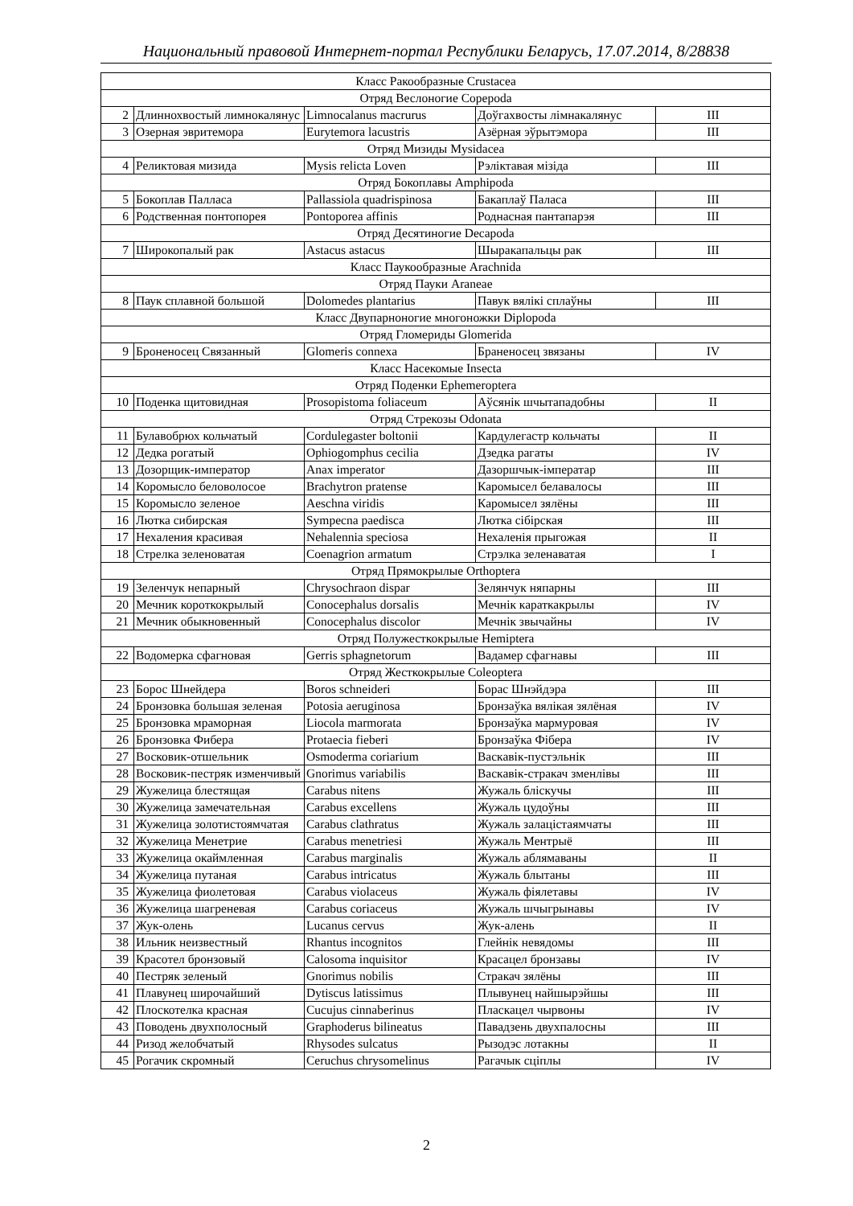Национальный правовой Интернет-портал Республики Беларусь, 17.07.2014, 8/28838
| Класс Ракообразные Crustacea | | | | |
| Отряд Веслоногие Copepoda | | | | |
| 2 | Длиннохвостый лимнокалянус | Limnocalanus macrurus | Доўгахвосты лімнакалянус | III |
| 3 | Озерная эвритемора | Eurytemora lacustris | Азёрная эўрытэмора | III |
| Отряд Мизиды Mysidacea | | | | |
| 4 | Реликтовая мизида | Mysis relicta Loven | Рэліктавая мізіда | III |
| Отряд Бокоплавы Amphipoda | | | | |
| 5 | Бокоплав Палласа | Pallassiola quadrispinosa | Бакаплаў Паласа | III |
| 6 | Родственная понтопорея | Pontoporea affinis | Роднасная пантапарэя | III |
| Отряд Десятиногие Decapoda | | | | |
| 7 | Широкопалый рак | Astacus astacus | Шыракапальцы рак | III |
| Класс Паукообразные Arachnida | | | | |
| Отряд Пауки Araneae | | | | |
| 8 | Паук сплавной большой | Dolomedes plantarius | Павук вялікі сплаўны | III |
| Класс Двупарноногие многоножки Diplopoda | | | | |
| Отряд Гломериды Glomerida | | | | |
| 9 | Броненосец Связанный | Glomeris connexa | Браненосец звязаны | IV |
| Класс Насекомые Insecta | | | | |
| Отряд Поденки Ephemeroptera | | | | |
| 10 | Поденка щитовидная | Prosopistoma foliaceum | Аўсянік шчытападобны | II |
| Отряд Стрекозы Odonata | | | | |
| 11 | Булавобрюх кольчатый | Cordulegaster boltonii | Кардулегастр кольчаты | II |
| 12 | Дедка рогатый | Ophiogomphus cecilia | Дзедка рагаты | IV |
| 13 | Дозорщик-император | Anax imperator | Дазоршчык-імператар | III |
| 14 | Коромысло беловолосое | Brachytron pratense | Каромысел белавалосы | III |
| 15 | Коромысло зеленое | Aeschna viridis | Каромысел зялёны | III |
| 16 | Лютка сибирская | Sympecna paedisca | Лютка сібірская | III |
| 17 | Нехаления красивая | Nehalennia speciosa | Нехаленія прыгожая | II |
| 18 | Стрелка зеленоватая | Coenagrion armatum | Стрэлка зеленаватая | I |
| Отряд Прямокрылые Orthoptera | | | | |
| 19 | Зеленчук непарный | Chrysochraon dispar | Зелянчук няпарны | III |
| 20 | Мечник короткокрылый | Conocephalus dorsalis | Мечнік караткакрылы | IV |
| 21 | Мечник обыкновенный | Conocephalus discolor | Мечнік звычайны | IV |
| Отряд Полужесткокрылые Hemiptera | | | | |
| 22 | Водомерка сфагновая | Gerris sphagnetorum | Вадамер сфагнавы | III |
| Отряд Жесткокрылые Coleoptera | | | | |
| 23 | Борос Шнейдера | Boros schneideri | Борас Шнэйдэра | III |
| 24 | Бронзовка большая зеленая | Potosia aeruginosa | Бронзаўка вялікая зялёная | IV |
| 25 | Бронзовка мраморная | Liocola marmorata | Бронзаўка мармуровая | IV |
| 26 | Бронзовка Фибера | Protaecia fieberi | Бронзаўка Фібера | IV |
| 27 | Восковик-отшельник | Osmoderma coriarium | Васкавік-пустэльнік | III |
| 28 | Восковик-пестряк изменчивый | Gnorimus variabilis | Васкавік-стракач зменлівы | III |
| 29 | Жужелица блестящая | Carabus nitens | Жужаль бліскучы | III |
| 30 | Жужелица замечательная | Carabus excellens | Жужаль цудоўны | III |
| 31 | Жужелица золотистоямчатая | Carabus clathratus | Жужаль залацістаямчаты | III |
| 32 | Жужелица Менетрие | Carabus menetriesi | Жужаль Ментрыё | III |
| 33 | Жужелица окаймленная | Carabus marginalis | Жужаль аблямаваны | II |
| 34 | Жужелица путаная | Carabus intricatus | Жужаль блытаны | III |
| 35 | Жужелица фиолетовая | Carabus violaceus | Жужаль фіялетавы | IV |
| 36 | Жужелица шагреневая | Carabus coriaceus | Жужаль шчыгрынавы | IV |
| 37 | Жук-олень | Lucanus cervus | Жук-алень | II |
| 38 | Ильник неизвестный | Rhantus incognitos | Глейнік невядомы | III |
| 39 | Красотел бронзовый | Calosoma inquisitor | Красацел бронзавы | IV |
| 40 | Пестряк зеленый | Gnorimus nobilis | Стракач зялёны | III |
| 41 | Плавунец широчайший | Dytiscus latissimus | Плывунец найшырэйшы | III |
| 42 | Плоскотелка красная | Cucujus cinnaberinus | Пласкацел чырвоны | IV |
| 43 | Поводень двухполосный | Graphoderus bilineatus | Павадзень двухпалосны | III |
| 44 | Ризод желобчатый | Rhysodes sulcatus | Рызодэс лотакны | II |
| 45 | Рогачик скромный | Ceruchus chrysomelinus | Рагачык сціплы | IV |
2